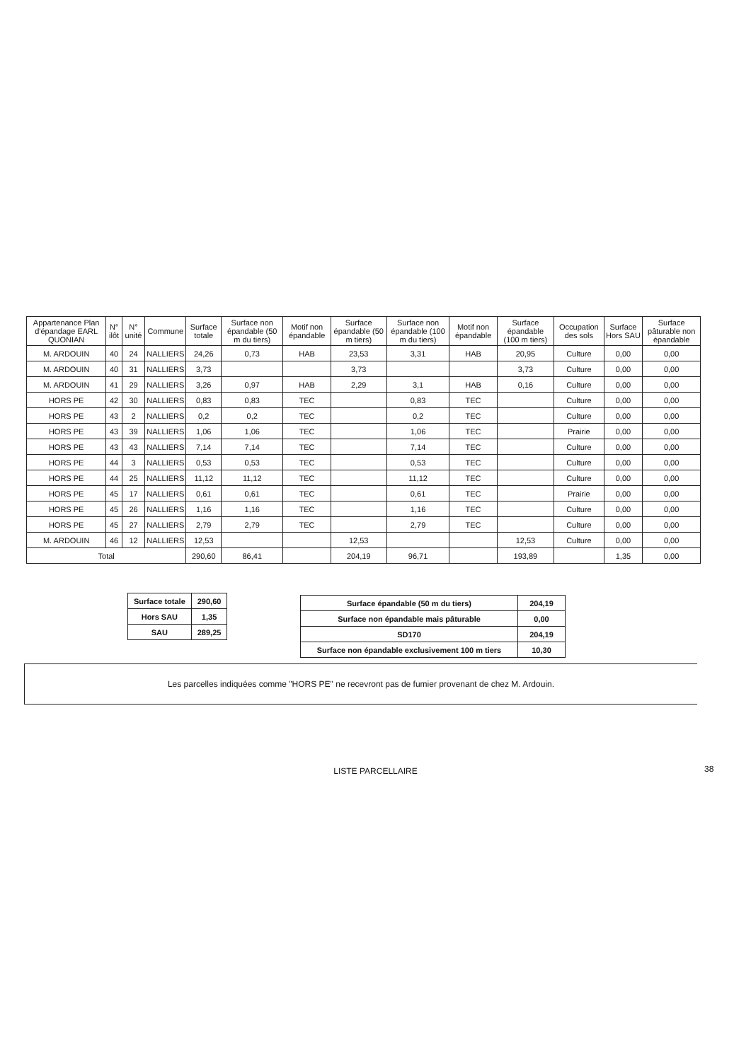| Appartenance Plan d'épandage EARL QUONIAN | N° ilôt | N° unité | Commune | Surface totale | Surface non épandable (50 m du tiers) | Motif non épandable | Surface épandable (50 m tiers) | Surface non épandable (100 m du tiers) | Motif non épandable | Surface épandable (100 m tiers) | Occupation des sols | Surface Hors SAU | Surface pâturable non épandable |
| --- | --- | --- | --- | --- | --- | --- | --- | --- | --- | --- | --- | --- | --- |
| M. ARDOUIN | 40 | 24 | NALLIERS | 24,26 | 0,73 | HAB | 23,53 | 3,31 | HAB | 20,95 | Culture | 0,00 | 0,00 |
| M. ARDOUIN | 40 | 31 | NALLIERS | 3,73 | | | 3,73 | | | 3,73 | Culture | 0,00 | 0,00 |
| M. ARDOUIN | 41 | 29 | NALLIERS | 3,26 | 0,97 | HAB | 2,29 | 3,1 | HAB | 0,16 | Culture | 0,00 | 0,00 |
| HORS PE | 42 | 30 | NALLIERS | 0,83 | 0,83 | TEC | | 0,83 | TEC | | Culture | 0,00 | 0,00 |
| HORS PE | 43 | 2 | NALLIERS | 0,2 | 0,2 | TEC | | 0,2 | TEC | | Culture | 0,00 | 0,00 |
| HORS PE | 43 | 39 | NALLIERS | 1,06 | 1,06 | TEC | | 1,06 | TEC | | Prairie | 0,00 | 0,00 |
| HORS PE | 43 | 43 | NALLIERS | 7,14 | 7,14 | TEC | | 7,14 | TEC | | Culture | 0,00 | 0,00 |
| HORS PE | 44 | 3 | NALLIERS | 0,53 | 0,53 | TEC | | 0,53 | TEC | | Culture | 0,00 | 0,00 |
| HORS PE | 44 | 25 | NALLIERS | 11,12 | 11,12 | TEC | | 11,12 | TEC | | Culture | 0,00 | 0,00 |
| HORS PE | 45 | 17 | NALLIERS | 0,61 | 0,61 | TEC | | 0,61 | TEC | | Prairie | 0,00 | 0,00 |
| HORS PE | 45 | 26 | NALLIERS | 1,16 | 1,16 | TEC | | 1,16 | TEC | | Culture | 0,00 | 0,00 |
| HORS PE | 45 | 27 | NALLIERS | 2,79 | 2,79 | TEC | | 2,79 | TEC | | Culture | 0,00 | 0,00 |
| M. ARDOUIN | 46 | 12 | NALLIERS | 12,53 | | | 12,53 | | | 12,53 | Culture | 0,00 | 0,00 |
| Total | | | | 290,60 | 86,41 | | 204,19 | 96,71 | | 193,89 | | 1,35 | 0,00 |
| Surface totale | 290,60 |
| Hors SAU | 1,35 |
| SAU | 289,25 |
| Surface épandable (50 m du tiers) | 204,19 |
| Surface non épandable mais pâturable | 0,00 |
| SD170 | 204,19 |
| Surface non épandable exclusivement 100 m tiers | 10,30 |
Les parcelles indiquées comme "HORS PE" ne recevront pas de fumier provenant de chez M. Ardouin.
LISTE PARCELLAIRE 38